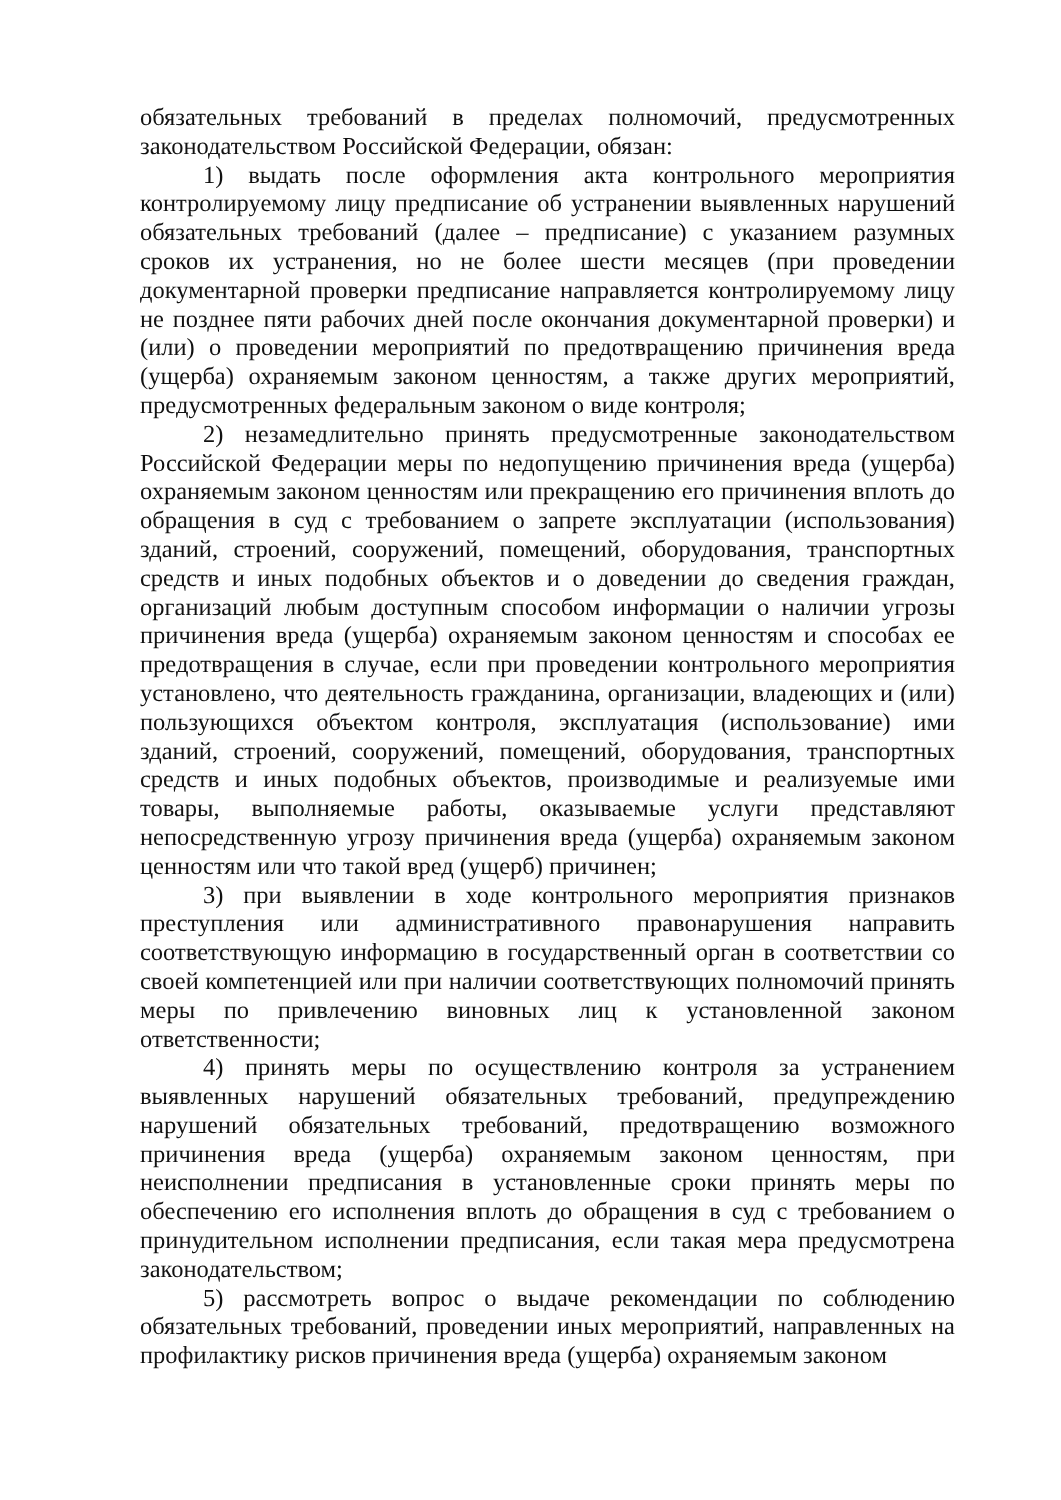обязательных требований в пределах полномочий, предусмотренных законодательством Российской Федерации, обязан:
1) выдать после оформления акта контрольного мероприятия контролируемому лицу предписание об устранении выявленных нарушений обязательных требований (далее – предписание) с указанием разумных сроков их устранения, но не более шести месяцев (при проведении документарной проверки предписание направляется контролируемому лицу не позднее пяти рабочих дней после окончания документарной проверки) и (или) о проведении мероприятий по предотвращению причинения вреда (ущерба) охраняемым законом ценностям, а также других мероприятий, предусмотренных федеральным законом о виде контроля;
2) незамедлительно принять предусмотренные законодательством Российской Федерации меры по недопущению причинения вреда (ущерба) охраняемым законом ценностям или прекращению его причинения вплоть до обращения в суд с требованием о запрете эксплуатации (использования) зданий, строений, сооружений, помещений, оборудования, транспортных средств и иных подобных объектов и о доведении до сведения граждан, организаций любым доступным способом информации о наличии угрозы причинения вреда (ущерба) охраняемым законом ценностям и способах ее предотвращения в случае, если при проведении контрольного мероприятия установлено, что деятельность гражданина, организации, владеющих и (или) пользующихся объектом контроля, эксплуатация (использование) ими зданий, строений, сооружений, помещений, оборудования, транспортных средств и иных подобных объектов, производимые и реализуемые ими товары, выполняемые работы, оказываемые услуги представляют непосредственную угрозу причинения вреда (ущерба) охраняемым законом ценностям или что такой вред (ущерб) причинен;
3) при выявлении в ходе контрольного мероприятия признаков преступления или административного правонарушения направить соответствующую информацию в государственный орган в соответствии со своей компетенцией или при наличии соответствующих полномочий принять меры по привлечению виновных лиц к установленной законом ответственности;
4) принять меры по осуществлению контроля за устранением выявленных нарушений обязательных требований, предупреждению нарушений обязательных требований, предотвращению возможного причинения вреда (ущерба) охраняемым законом ценностям, при неисполнении предписания в установленные сроки принять меры по обеспечению его исполнения вплоть до обращения в суд с требованием о принудительном исполнении предписания, если такая мера предусмотрена законодательством;
5) рассмотреть вопрос о выдаче рекомендации по соблюдению обязательных требований, проведении иных мероприятий, направленных на профилактику рисков причинения вреда (ущерба) охраняемым законом